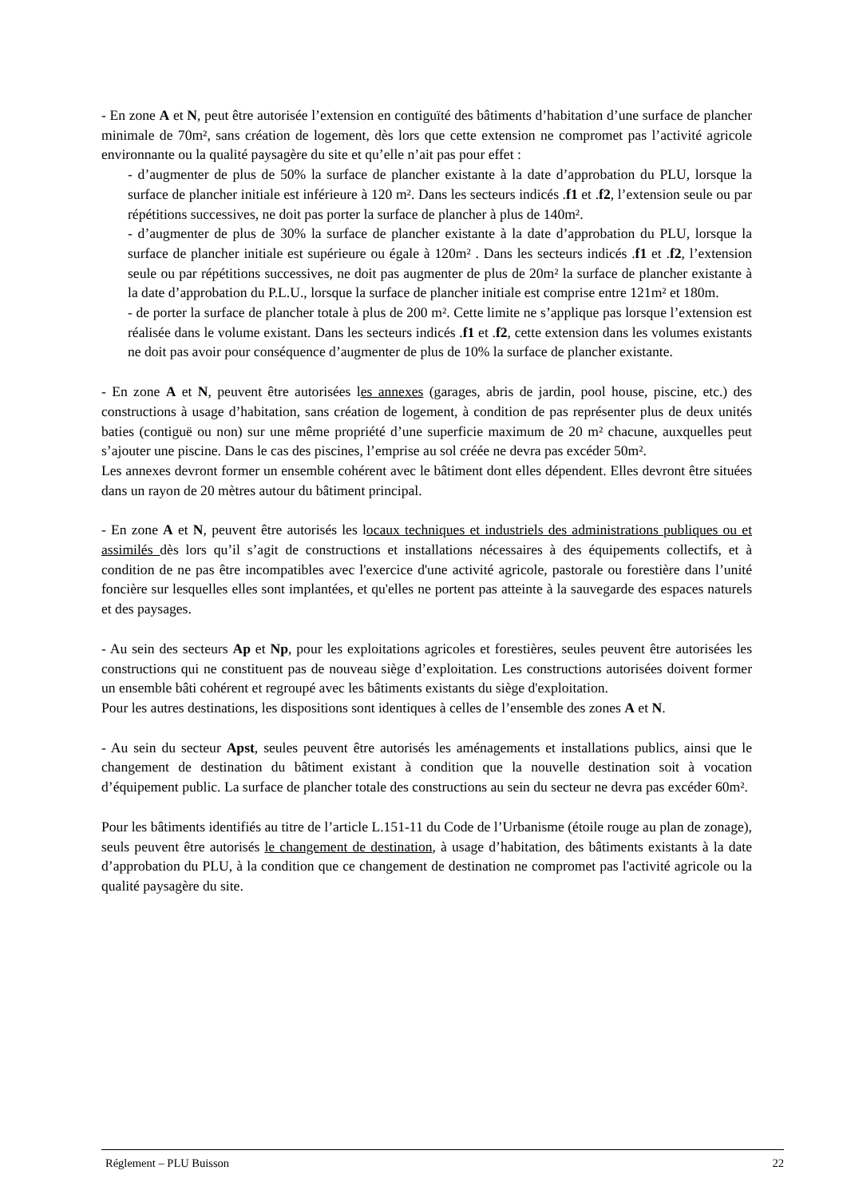- En zone A et N, peut être autorisée l’extension en contiguïté des bâtiments d’habitation d’une surface de plancher minimale de 70m², sans création de logement, dès lors que cette extension ne compromet pas l’activité agricole environnante ou la qualité paysagère du site et qu’elle n’ait pas pour effet :
- d’augmenter de plus de 50% la surface de plancher existante à la date d’approbation du PLU, lorsque la surface de plancher initiale est inférieure à 120 m². Dans les secteurs indicés .f1 et .f2, l’extension seule ou par répétitions successives, ne doit pas porter la surface de plancher à plus de 140m².
- d’augmenter de plus de 30% la surface de plancher existante à la date d’approbation du PLU, lorsque la surface de plancher initiale est supérieure ou égale à 120m² . Dans les secteurs indicés .f1 et .f2, l’extension seule ou par répétitions successives, ne doit pas augmenter de plus de 20m² la surface de plancher existante à la date d’approbation du P.L.U., lorsque la surface de plancher initiale est comprise entre 121m² et 180m.
- de porter la surface de plancher totale à plus de 200 m². Cette limite ne s’applique pas lorsque l’extension est réalisée dans le volume existant. Dans les secteurs indicés .f1 et .f2, cette extension dans les volumes existants ne doit pas avoir pour conséquence d’augmenter de plus de 10% la surface de plancher existante.
- En zone A et N, peuvent être autorisées les annexes (garages, abris de jardin, pool house, piscine, etc.) des constructions à usage d’habitation, sans création de logement, à condition de pas représenter plus de deux unités baties (contiguë ou non) sur une même propriété d’une superficie maximum de 20 m² chacune, auxquelles peut s’ajouter une piscine. Dans le cas des piscines, l’emprise au sol créée ne devra pas excéder 50m².
Les annexes devront former un ensemble cohérent avec le bâtiment dont elles dépendent. Elles devront être situées dans un rayon de 20 mètres autour du bâtiment principal.
- En zone A et N, peuvent être autorisés les locaux techniques et industriels des administrations publiques ou et assimilés dès lors qu’il s’agit de constructions et installations nécessaires à des équipements collectifs, et à condition de ne pas être incompatibles avec l'exercice d'une activité agricole, pastorale ou forestière dans l’unité foncière sur lesquelles elles sont implantées, et qu'elles ne portent pas atteinte à la sauvegarde des espaces naturels et des paysages.
- Au sein des secteurs Ap et Np, pour les exploitations agricoles et forestières, seules peuvent être autorisées les constructions qui ne constituent pas de nouveau siège d’exploitation. Les constructions autorisées doivent former un ensemble bâti cohérent et regroupé avec les bâtiments existants du siège d'exploitation.
Pour les autres destinations, les dispositions sont identiques à celles de l’ensemble des zones A et N.
- Au sein du secteur Apst, seules peuvent être autorisés les aménagements et installations publics, ainsi que le changement de destination du bâtiment existant à condition que la nouvelle destination soit à vocation d’équipement public. La surface de plancher totale des constructions au sein du secteur ne devra pas excéder 60m².
Pour les bâtiments identifiés au titre de l’article L.151-11 du Code de l’Urbanisme (étoile rouge au plan de zonage), seuls peuvent être autorisés le changement de destination, à usage d’habitation, des bâtiments existants à la date d’approbation du PLU, à la condition que ce changement de destination ne compromet pas l'activité agricole ou la qualité paysagère du site.
Réglement – PLU Buisson 22